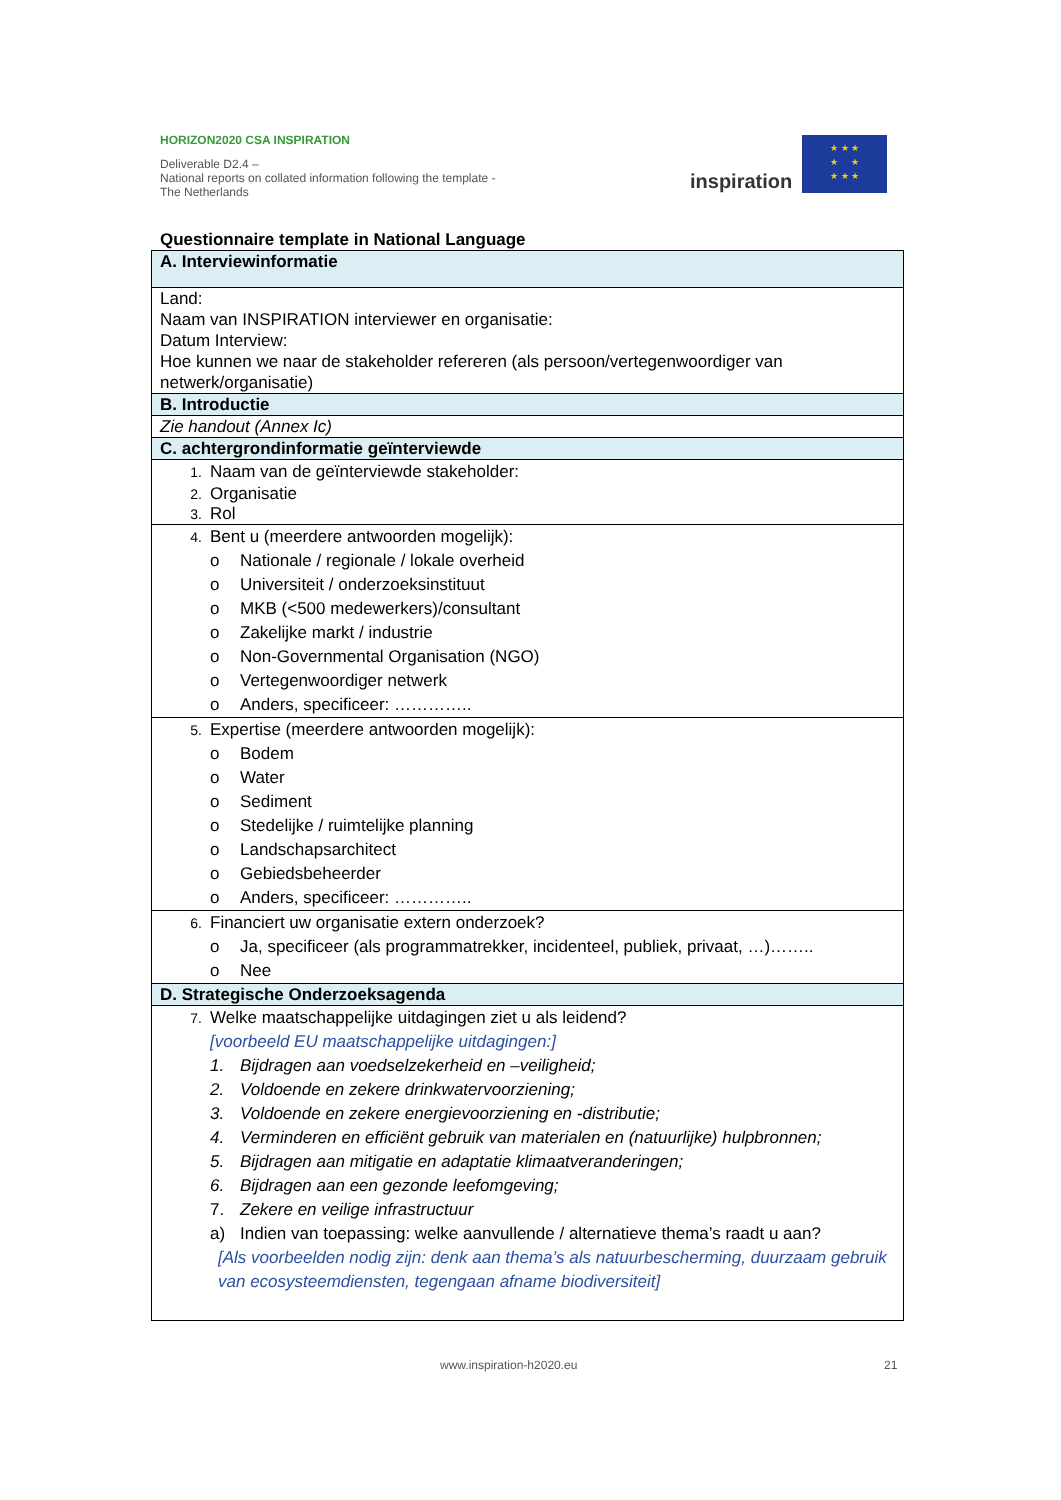HORIZON2020 CSA INSPIRATION
Deliverable D2.4 –
National reports on collated information following the template - The Netherlands
inspiration
★ ★ ★
★ ★
★ ★ ★
Questionnaire template in National Language
| A. Interviewinformatie |
| Land: Naam van INSPIRATION interviewer en organisatie: Datum Interview: Hoe kunnen we naar de stakeholder refereren (als persoon/vertegenwoordiger van netwerk/organisatie) |
| B. Introductie |
| Zie handout (Annex Ic) |
| C. achtergrondinformatie geïnterviewde |
| 1. Naam van de geïnterviewde stakeholder: 2. Organisatie 3. Rol |
| 4. Bent u (meerdere antwoorden mogelijk): o Nationale / regionale / lokale overheid o Universiteit / onderzoeksinstituut o MKB (<500 medewerkers)/consultant o Zakelijke markt / industrie o Non-Governmental Organisation (NGO) o Vertegenwoordiger netwerk o Anders, specificeer: ………….. |
| 5. Expertise (meerdere antwoorden mogelijk): o Bodem o Water o Sediment o Stedelijke / ruimtelijke planning o Landschapsarchitect o Gebiedsbeheerder o Anders, specificeer: ………….. |
| 6. Financiert uw organisatie extern onderzoek? o Ja, specificeer (als programmatrekker, incidenteel, publiek, privaat, …)…….. o Nee |
| D. Strategische Onderzoeksagenda |
| 7. Welke maatschappelijke uitdagingen ziet u als leidend? [voorbeeld EU maatschappelijke uitdagingen:] 1. Bijdragen aan voedselzekerheid en –veiligheid; 2. Voldoende en zekere drinkwatervoorziening; 3. Voldoende en zekere energievoorziening en -distributie; 4. Verminderen en efficiënt gebruik van materialen en (natuurlijke) hulpbronnen; 5. Bijdragen aan mitigatie en adaptatie klimaatveranderingen; 6. Bijdragen aan een gezonde leefomgeving; 7. Zekere en veilige infrastructuur a) Indien van toepassing: welke aanvullende / alternatieve thema’s raadt u aan? [Als voorbeelden nodig zijn: denk aan thema’s als natuurbescherming, duurzaam gebruik van ecosysteemdiensten, tegengaan afname biodiversiteit] |
www.inspiration-h2020.eu 21